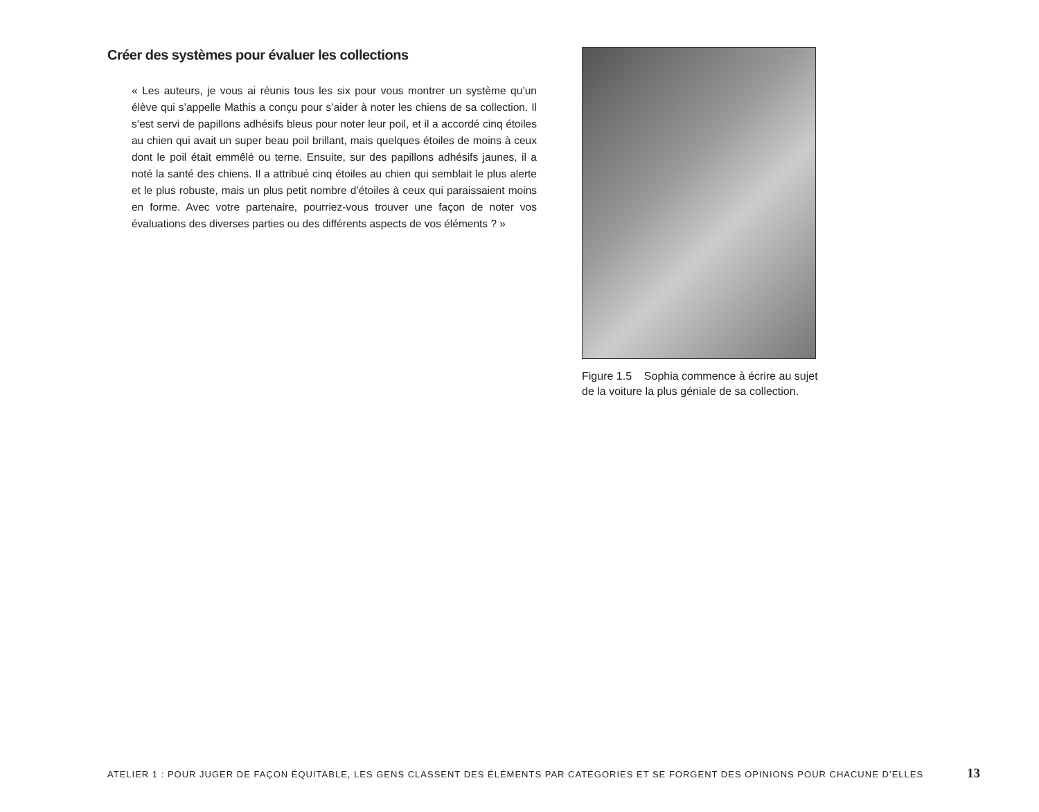Créer des systèmes pour évaluer les collections
« Les auteurs, je vous ai réunis tous les six pour vous montrer un système qu’un élève qui s’appelle Mathis a conçu pour s’aider à noter les chiens de sa collection. Il s’est servi de papillons adhésifs bleus pour noter leur poil, et il a accordé cinq étoiles au chien qui avait un super beau poil brillant, mais quelques étoiles de moins à ceux dont le poil était emmêlé ou terne. Ensuite, sur des papillons adhésifs jaunes, il a noté la santé des chiens. Il a attribué cinq étoiles au chien qui semblait le plus alerte et le plus robuste, mais un plus petit nombre d’étoiles à ceux qui paraissaient moins en forme. Avec votre partenaire, pourriez-vous trouver une façon de noter vos évaluations des diverses parties ou des différents aspects de vos éléments ? »
Figure 1.5 Sophia commence à écrire au sujet de la voiture la plus géniale de sa collection.
ATELIER 1 : POUR JUGER DE FAÇON ÉQUITABLE, LES GENS CLASSENT DES ÉLÉMENTS PAR CATÉGORIES ET SE FORGENT DES OPINIONS POUR CHACUNE D’ELLES 13